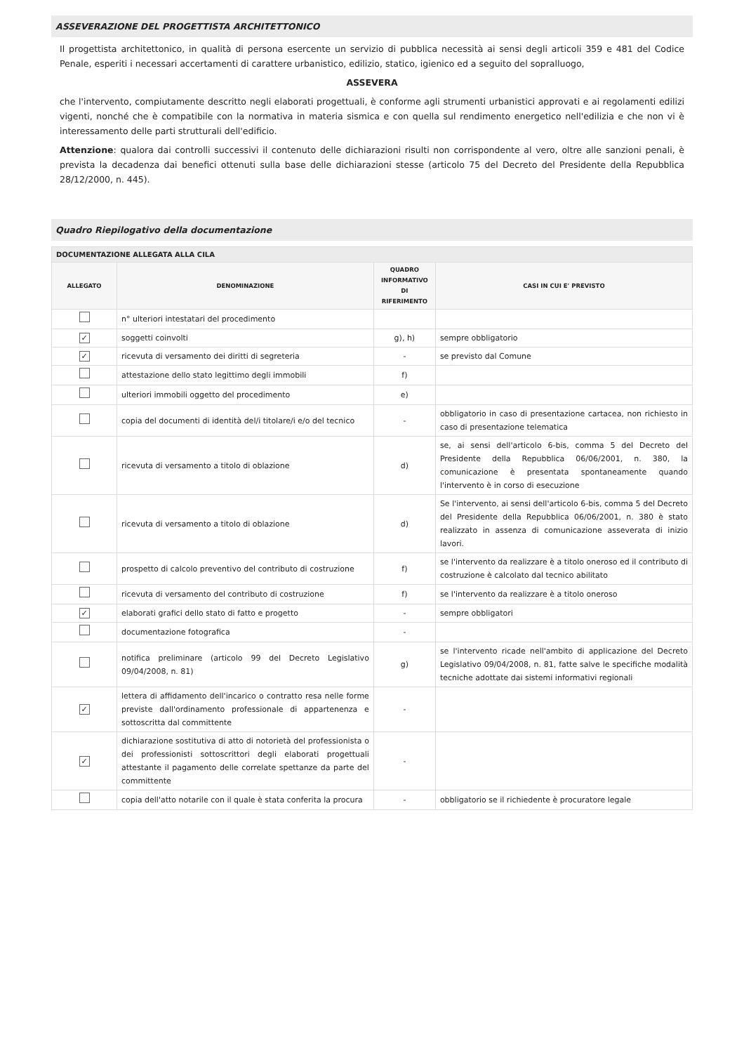ASSEVERAZIONE DEL PROGETTISTA ARCHITETTONICO
Il progettista architettonico, in qualità di persona esercente un servizio di pubblica necessità ai sensi degli articoli 359 e 481 del Codice Penale, esperiti i necessari accertamenti di carattere urbanistico, edilizio, statico, igienico ed a seguito del sopralluogo,
ASSEVERA
che l'intervento, compiutamente descritto negli elaborati progettuali, è conforme agli strumenti urbanistici approvati e ai regolamenti edilizi vigenti, nonché che è compatibile con la normativa in materia sismica e con quella sul rendimento energetico nell'edilizia e che non vi è interessamento delle parti strutturali dell'edificio.
Attenzione: qualora dai controlli successivi il contenuto delle dichiarazioni risulti non corrispondente al vero, oltre alle sanzioni penali, è prevista la decadenza dai benefici ottenuti sulla base delle dichiarazioni stesse (articolo 75 del Decreto del Presidente della Repubblica 28/12/2000, n. 445).
Quadro Riepilogativo della documentazione
| DOCUMENTAZIONE ALLEGATA ALLA CILA | | | |
| --- | --- | --- | --- |
| ALLEGATO | DENOMINAZIONE | QUADRO INFORMATIVO DI RIFERIMENTO | CASI IN CUI E' PREVISTO |
| | n° ulteriori intestatari del procedimento | | |
| ✓ | soggetti coinvolti | g), h) | sempre obbligatorio |
| ✓ | ricevuta di versamento dei diritti di segreteria | - | se previsto dal Comune |
| | attestazione dello stato legittimo degli immobili | f) | |
| | ulteriori immobili oggetto del procedimento | e) | |
| | copia del documenti di identità del/i titolare/i e/o del tecnico | - | obbligatorio in caso di presentazione cartacea, non richiesto in caso di presentazione telematica |
| | ricevuta di versamento a titolo di oblazione | d) | se, ai sensi dell'articolo 6-bis, comma 5 del Decreto del Presidente della Repubblica 06/06/2001, n. 380, la comunicazione è presentata spontaneamente quando l'intervento è in corso di esecuzione |
| | ricevuta di versamento a titolo di oblazione | d) | Se l'intervento, ai sensi dell'articolo 6-bis, comma 5 del Decreto del Presidente della Repubblica 06/06/2001, n. 380 è stato realizzato in assenza di comunicazione asseverata di inizio lavori. |
| | prospetto di calcolo preventivo del contributo di costruzione | f) | se l'intervento da realizzare è a titolo oneroso ed il contributo di costruzione è calcolato dal tecnico abilitato |
| | ricevuta di versamento del contributo di costruzione | f) | se l'intervento da realizzare è a titolo oneroso |
| ✓ | elaborati grafici dello stato di fatto e progetto | - | sempre obbligatori |
| | documentazione fotografica | - | |
| | notifica preliminare (articolo 99 del Decreto Legislativo 09/04/2008, n. 81) | g) | se l'intervento ricade nell'ambito di applicazione del Decreto Legislativo 09/04/2008, n. 81, fatte salve le specifiche modalità tecniche adottate dai sistemi informativi regionali |
| ✓ | lettera di affidamento dell'incarico o contratto resa nelle forme previste dall'ordinamento professionale di appartenenza e sottoscritta dal committente | - | |
| ✓ | dichiarazione sostitutiva di atto di notorietà del professionista o dei professionisti sottoscrittori degli elaborati progettuali attestante il pagamento delle correlate spettanze da parte del committente | - | |
| | copia dell'atto notarile con il quale è stata conferita la procura | - | obbligatorio se il richiedente è procuratore legale |